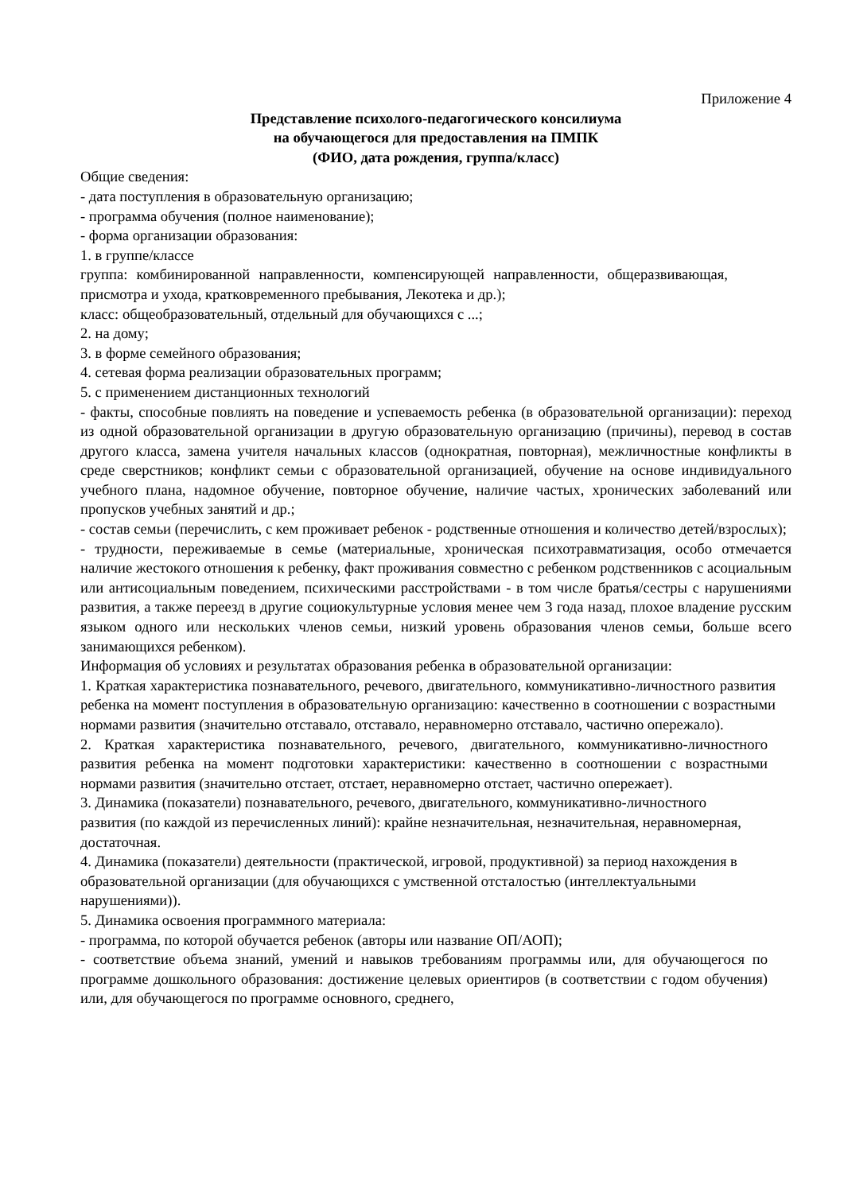Приложение 4
Представление психолого-педагогического консилиума
на обучающегося для предоставления на ПМПК
(ФИО, дата рождения, группа/класс)
Общие сведения:
- дата поступления в образовательную организацию;
- программа обучения (полное наименование);
- форма организации образования:
1. в группе/классе
группа: комбинированной направленности, компенсирующей направленности, общеразвивающая, присмотра и ухода, кратковременного пребывания, Лекотека и др.);
класс: общеобразовательный, отдельный для обучающихся с ...;
2. на дому;
3. в форме семейного образования;
4. сетевая форма реализации образовательных программ;
5. с применением дистанционных технологий
- факты, способные повлиять на поведение и успеваемость ребенка (в образовательной организации): переход из одной образовательной организации в другую образовательную организацию (причины), перевод в состав другого класса, замена учителя начальных классов (однократная, повторная), межличностные конфликты в среде сверстников; конфликт семьи с образовательной организацией, обучение на основе индивидуального учебного плана, надомное обучение, повторное обучение, наличие частых, хронических заболеваний или пропусков учебных занятий и др.;
- состав семьи (перечислить, с кем проживает ребенок - родственные отношения и количество детей/взрослых);
- трудности, переживаемые в семье (материальные, хроническая психотравматизация, особо отмечается наличие жестокого отношения к ребенку, факт проживания совместно с ребенком родственников с асоциальным или антисоциальным поведением, психическими расстройствами - в том числе братья/сестры с нарушениями развития, а также переезд в другие социокультурные условия менее чем 3 года назад, плохое владение русским языком одного или нескольких членов семьи, низкий уровень образования членов семьи, больше всего занимающихся ребенком).
Информация об условиях и результатах образования ребенка в образовательной организации:
1. Краткая характеристика познавательного, речевого, двигательного, коммуникативно-личностного развития ребенка на момент поступления в образовательную организацию: качественно в соотношении с возрастными нормами развития (значительно отставало, отставало, неравномерно отставало, частично опережало).
2. Краткая характеристика познавательного, речевого, двигательного, коммуникативно-личностного развития ребенка на момент подготовки характеристики: качественно в соотношении с возрастными нормами развития (значительно отстает, отстает, неравномерно отстает, частично опережает).
3. Динамика (показатели) познавательного, речевого, двигательного, коммуникативно-личностного развития (по каждой из перечисленных линий): крайне незначительная, незначительная, неравномерная, достаточная.
4. Динамика (показатели) деятельности (практической, игровой, продуктивной) за период нахождения в образовательной организации (для обучающихся с умственной отсталостью (интеллектуальными нарушениями)).
5. Динамика освоения программного материала:
- программа, по которой обучается ребенок (авторы или название ОП/АОП);
- соответствие объема знаний, умений и навыков требованиям программы или, для обучающегося по программе дошкольного образования: достижение целевых ориентиров (в соответствии с годом обучения) или, для обучающегося по программе основного, среднего,